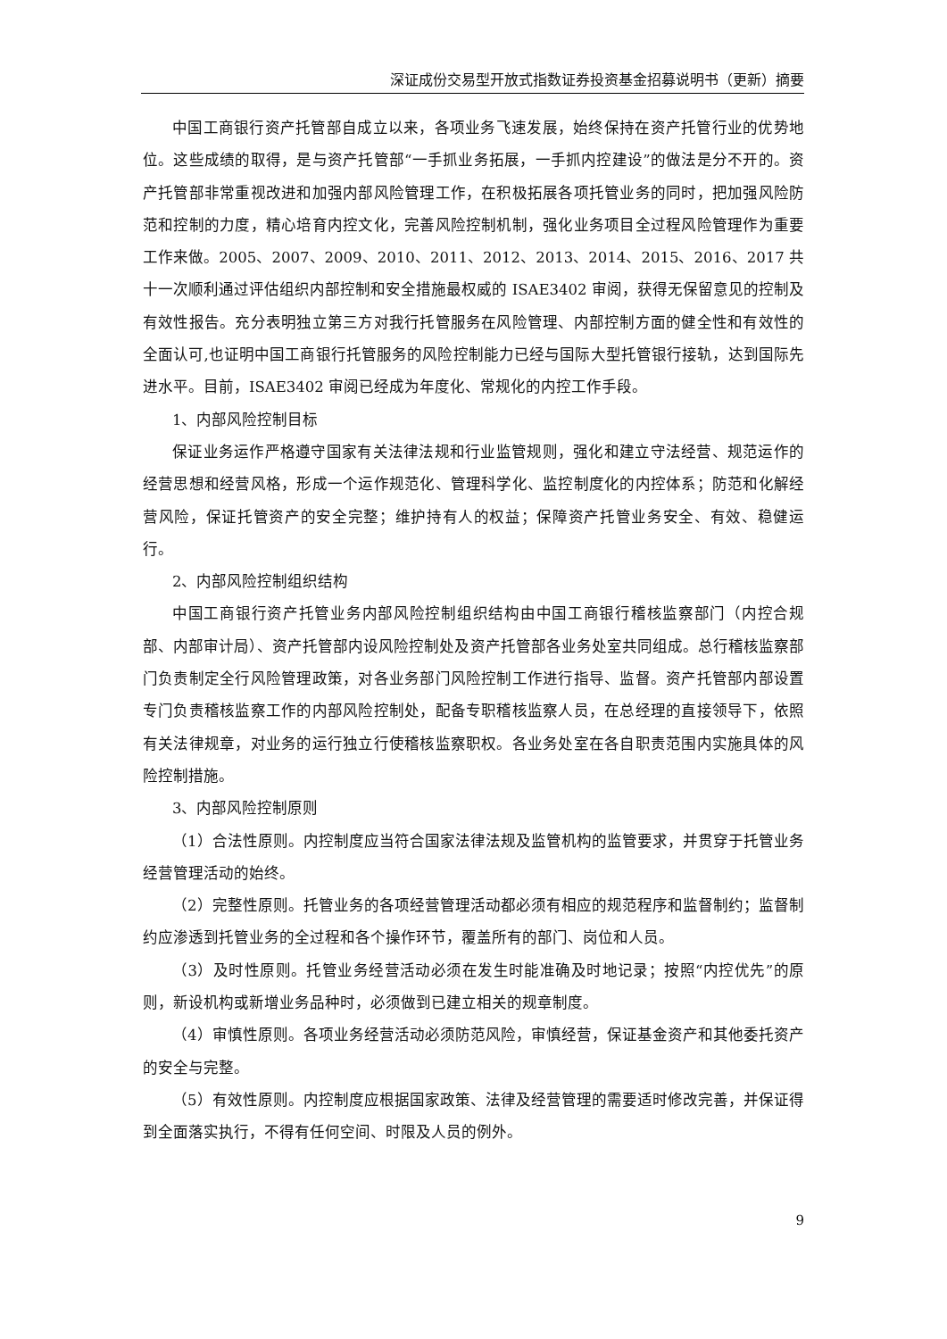深证成份交易型开放式指数证券投资基金招募说明书（更新）摘要
中国工商银行资产托管部自成立以来，各项业务飞速发展，始终保持在资产托管行业的优势地位。这些成绩的取得，是与资产托管部“一手抓业务拓展，一手抓内控建设”的做法是分不开的。资产托管部非常重视改进和加强内部风险管理工作，在积极拓展各项托管业务的同时，把加强风险防范和控制的力度，精心培育内控文化，完善风险控制机制，强化业务项目全过程风险管理作为重要工作来做。2005、2007、2009、2010、2011、2012、2013、2014、2015、2016、2017 共十一次顺利通过评估组织内部控制和安全措施最权威的 ISAE3402 审阅，获得无保留意见的控制及有效性报告。充分表明独立第三方对我行托管服务在风险管理、内部控制方面的健全性和有效性的全面认可,也证明中国工商银行托管服务的风险控制能力已经与国际大型托管银行接轨，达到国际先进水平。目前，ISAE3402 审阅已经成为年度化、常规化的内控工作手段。
1、内部风险控制目标
保证业务运作严格遵守国家有关法律法规和行业监管规则，强化和建立守法经营、规范运作的经营思想和经营风格，形成一个运作规范化、管理科学化、监控制度化的内控体系；防范和化解经营风险，保证托管资产的安全完整；维护持有人的权益；保障资产托管业务安全、有效、稳健运行。
2、内部风险控制组织结构
中国工商银行资产托管业务内部风险控制组织结构由中国工商银行稽核监察部门（内控合规部、内部审计局）、资产托管部内设风险控制处及资产托管部各业务处室共同组成。总行稽核监察部门负责制定全行风险管理政策，对各业务部门风险控制工作进行指导、监督。资产托管部内部设置专门负责稽核监察工作的内部风险控制处，配备专职稽核监察人员，在总经理的直接领导下，依照有关法律规章，对业务的运行独立行使稽核监察职权。各业务处室在各自职责范围内实施具体的风险控制措施。
3、内部风险控制原则
（1）合法性原则。内控制度应当符合国家法律法规及监管机构的监管要求，并贯穿于托管业务经营管理活动的始终。
（2）完整性原则。托管业务的各项经营管理活动都必须有相应的规范程序和监督制约；监督制约应渗透到托管业务的全过程和各个操作环节，覆盖所有的部门、岗位和人员。
（3）及时性原则。托管业务经营活动必须在发生时能准确及时地记录；按照“内控优先”的原则，新设机构或新增业务品种时，必须做到已建立相关的规章制度。
（4）审慎性原则。各项业务经营活动必须防范风险，审慎经营，保证基金资产和其他委托资产的安全与完整。
（5）有效性原则。内控制度应根据国家政策、法律及经营管理的需要适时修改完善，并保证得到全面落实执行，不得有任何空间、时限及人员的例外。
9